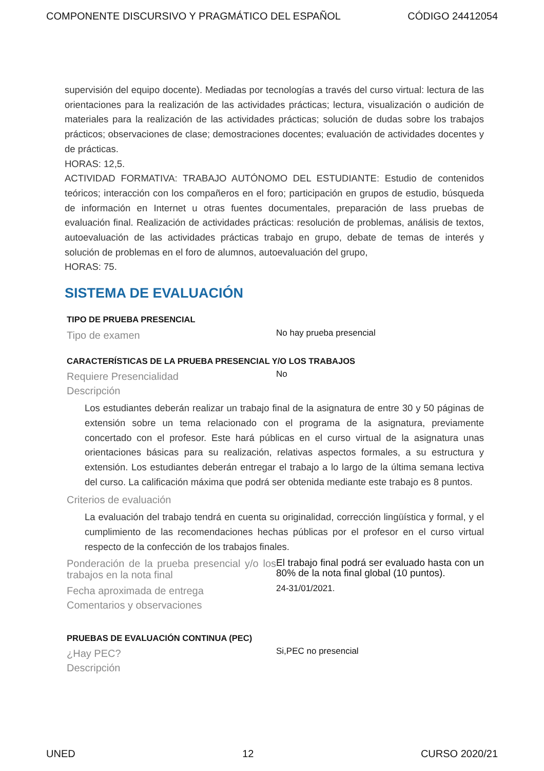COMPONENTE DISCURSIVO Y PRAGMÁTICO DEL ESPAÑOL CÓDIGO 24412054
supervisión del equipo docente). Mediadas por tecnologías a través del curso virtual: lectura de las orientaciones para la realización de las actividades prácticas; lectura, visualización o audición de materiales para la realización de las actividades prácticas; solución de dudas sobre los trabajos prácticos; observaciones de clase; demostraciones docentes; evaluación de actividades docentes y de prácticas.
HORAS: 12,5.
ACTIVIDAD FORMATIVA: TRABAJO AUTÓNOMO DEL ESTUDIANTE: Estudio de contenidos teóricos; interacción con los compañeros en el foro; participación en grupos de estudio, búsqueda de información en Internet u otras fuentes documentales, preparación de lass pruebas de evaluación final. Realización de actividades prácticas: resolución de problemas, análisis de textos, autoevaluación de las actividades prácticas trabajo en grupo, debate de temas de interés y solución de problemas en el foro de alumnos, autoevaluación del grupo,
HORAS: 75.
SISTEMA DE EVALUACIÓN
TIPO DE PRUEBA PRESENCIAL
Tipo de examen
No hay prueba presencial
CARACTERÍSTICAS DE LA PRUEBA PRESENCIAL Y/O LOS TRABAJOS
Requiere Presencialidad
No
Descripción
Los estudiantes deberán realizar un trabajo final de la asignatura de entre 30 y 50 páginas de extensión sobre un tema relacionado con el programa de la asignatura, previamente concertado con el profesor. Este hará públicas en el curso virtual de la asignatura unas orientaciones básicas para su realización, relativas aspectos formales, a su estructura y extensión. Los estudiantes deberán entregar el trabajo a lo largo de la última semana lectiva del curso. La calificación máxima que podrá ser obtenida mediante este trabajo es 8 puntos.
Criterios de evaluación
La evaluación del trabajo tendrá en cuenta su originalidad, corrección lingüística y formal, y el cumplimiento de las recomendaciones hechas públicas por el profesor en el curso virtual respecto de la confección de los trabajos finales.
Ponderación de la prueba presencial y/o los trabajos en la nota final
El trabajo final podrá ser evaluado hasta con un 80% de la nota final global (10 puntos).
Fecha aproximada de entrega
24-31/01/2021.
Comentarios y observaciones
PRUEBAS DE EVALUACIÓN CONTINUA (PEC)
¿Hay PEC?
Si,PEC no presencial
Descripción
UNED 12 CURSO 2020/21